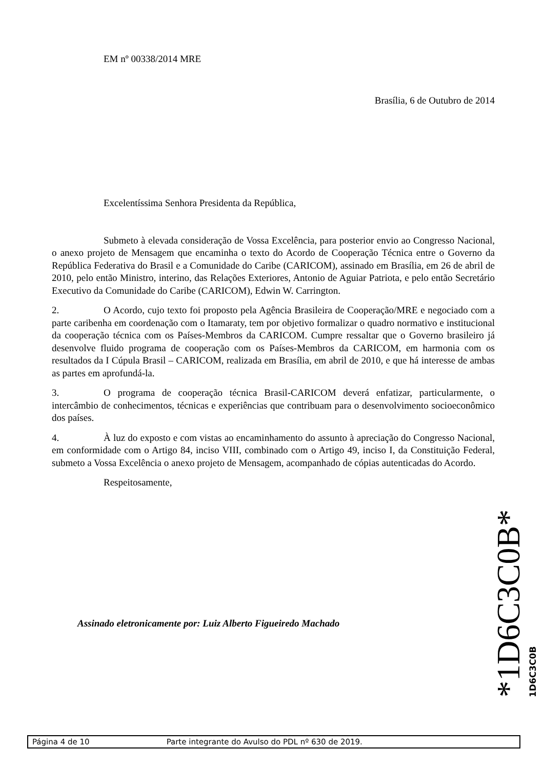EM nº 00338/2014 MRE
Brasília, 6 de Outubro de 2014
Excelentíssima Senhora Presidenta da República,
Submeto à elevada consideração de Vossa Excelência, para posterior envio ao Congresso Nacional, o anexo projeto de Mensagem que encaminha o texto do Acordo de Cooperação Técnica entre o Governo da República Federativa do Brasil e a Comunidade do Caribe (CARICOM), assinado em Brasília, em 26 de abril de 2010, pelo então Ministro, interino, das Relações Exteriores, Antonio de Aguiar Patriota, e pelo então Secretário Executivo da Comunidade do Caribe (CARICOM), Edwin W. Carrington.
2. O Acordo, cujo texto foi proposto pela Agência Brasileira de Cooperação/MRE e negociado com a parte caribenha em coordenação com o Itamaraty, tem por objetivo formalizar o quadro normativo e institucional da cooperação técnica com os Países-Membros da CARICOM. Cumpre ressaltar que o Governo brasileiro já desenvolve fluido programa de cooperação com os Países-Membros da CARICOM, em harmonia com os resultados da I Cúpula Brasil – CARICOM, realizada em Brasília, em abril de 2010, e que há interesse de ambas as partes em aprofundá-la.
3. O programa de cooperação técnica Brasil-CARICOM deverá enfatizar, particularmente, o intercâmbio de conhecimentos, técnicas e experiências que contribuam para o desenvolvimento socioeconômico dos países.
4. À luz do exposto e com vistas ao encaminhamento do assunto à apreciação do Congresso Nacional, em conformidade com o Artigo 84, inciso VIII, combinado com o Artigo 49, inciso I, da Constituição Federal, submeto a Vossa Excelência o anexo projeto de Mensagem, acompanhado de cópias autenticadas do Acordo.
Respeitosamente,
Assinado eletronicamente por: Luiz Alberto Figueiredo Machado
*1D6C3C0B*
1D6C3C0B
Página 4 de 10 Parte integrante do Avulso do PDL nº 630 de 2019.